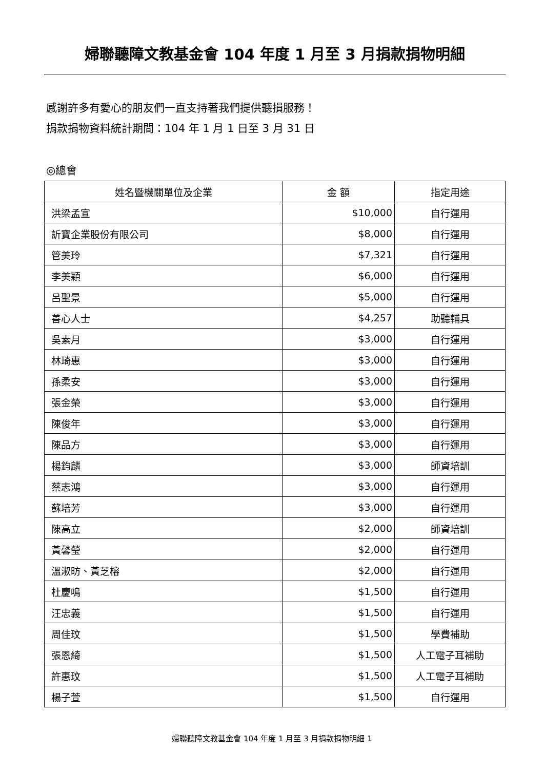婦聯聽障文教基金會 104 年度 1 月至 3 月捐款捐物明細
感謝許多有愛心的朋友們一直支持著我們提供聽損服務！
捐款捐物資料統計期間：104 年 1 月 1 日至 3 月 31 日
◎總會
| 姓名暨機關單位及企業 | 金 額 | 指定用途 |
| --- | --- | --- |
| 洪梁孟宣 | $10,000 | 自行運用 |
| 訢寶企業股份有限公司 | $8,000 | 自行運用 |
| 管美玲 | $7,321 | 自行運用 |
| 李美穎 | $6,000 | 自行運用 |
| 呂聖景 | $5,000 | 自行運用 |
| 善心人士 | $4,257 | 助聽輔具 |
| 吳素月 | $3,000 | 自行運用 |
| 林琦惠 | $3,000 | 自行運用 |
| 孫柔安 | $3,000 | 自行運用 |
| 張金榮 | $3,000 | 自行運用 |
| 陳俊年 | $3,000 | 自行運用 |
| 陳品方 | $3,000 | 自行運用 |
| 楊鈞麟 | $3,000 | 師資培訓 |
| 蔡志鴻 | $3,000 | 自行運用 |
| 蘇培芳 | $3,000 | 自行運用 |
| 陳高立 | $2,000 | 師資培訓 |
| 黃馨瑩 | $2,000 | 自行運用 |
| 溫淑昉、黃芝榕 | $2,000 | 自行運用 |
| 杜慶鳴 | $1,500 | 自行運用 |
| 汪忠義 | $1,500 | 自行運用 |
| 周佳玟 | $1,500 | 學費補助 |
| 張恩綺 | $1,500 | 人工電子耳補助 |
| 許惠玟 | $1,500 | 人工電子耳補助 |
| 楊子萱 | $1,500 | 自行運用 |
婦聯聽障文教基金會 104 年度 1 月至 3 月捐款捐物明細 1